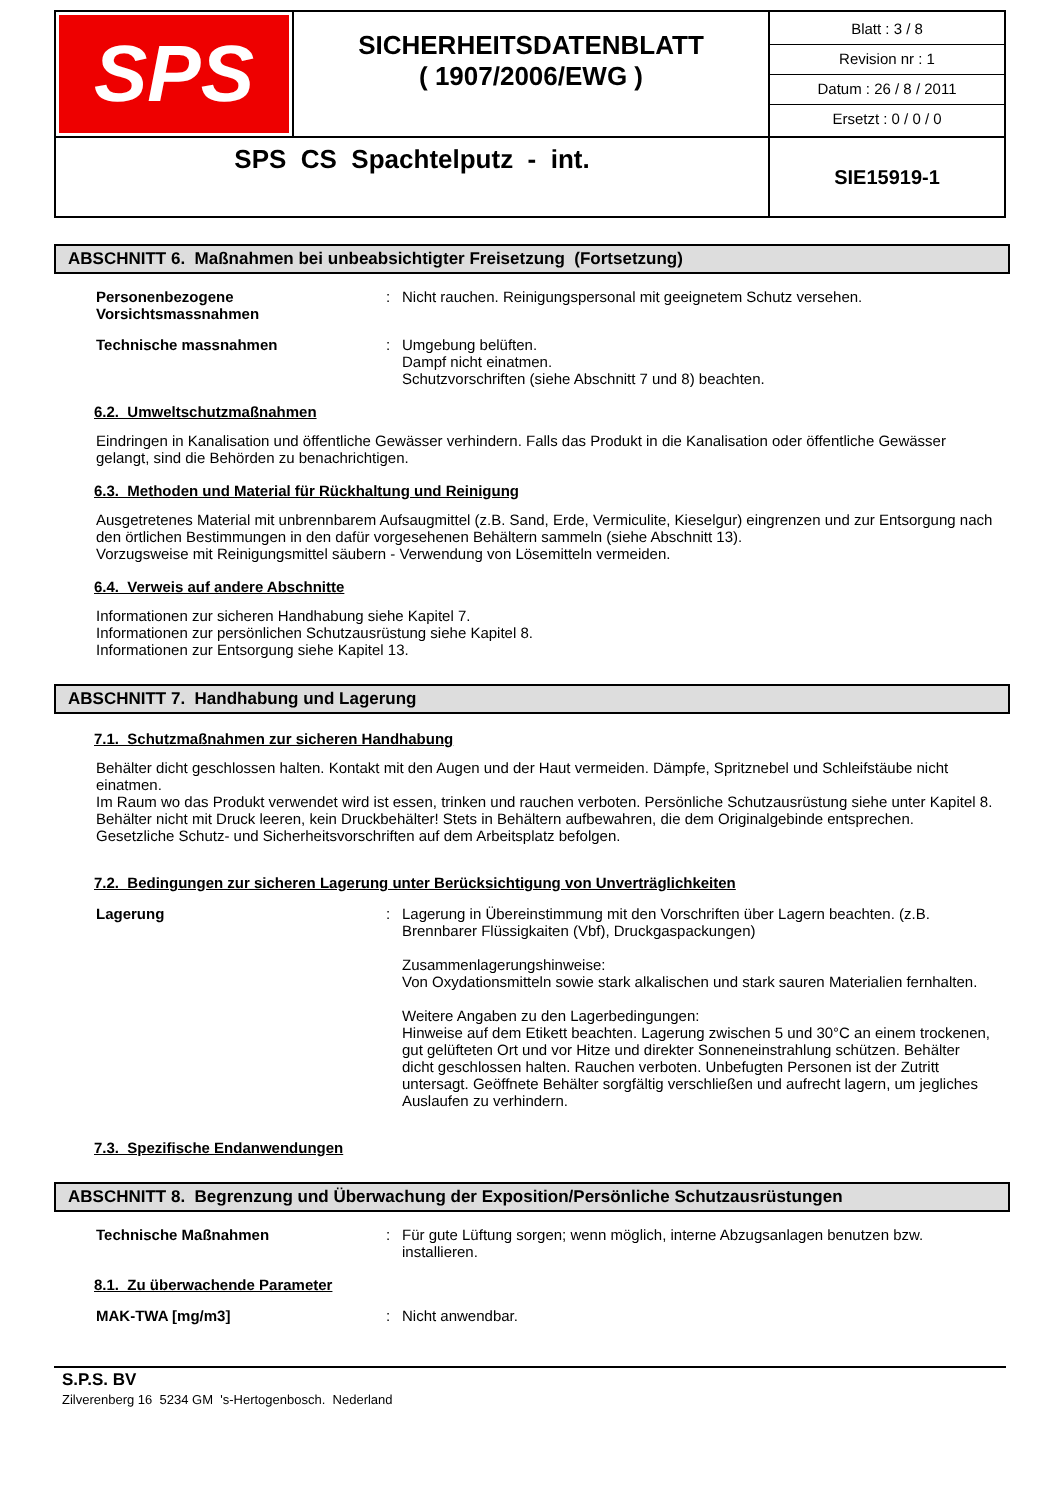| SPS | SICHERHEITSDATENBLATT ( 1907/2006/EWG ) | Blatt : 3 / 8 Revision nr : 1 Datum : 26 / 8 / 2011 Ersetzt : 0 / 0 / 0 |
| SPS CS Spachtelputz - int. | | SIE15919-1 |
ABSCHNITT 6. Maßnahmen bei unbeabsichtigter Freisetzung (Fortsetzung)
Personenbezogene Vorsichtsmassnahmen
: Nicht rauchen. Reinigungspersonal mit geeignetem Schutz versehen.
Technische massnahmen : Umgebung belüften.
Dampf nicht einatmen.
Schutzvorschriften (siehe Abschnitt 7 und 8) beachten.
6.2. Umweltschutzmaßnahmen
Eindringen in Kanalisation und öffentliche Gewässer verhindern. Falls das Produkt in die Kanalisation oder öffentliche Gewässer gelangt, sind die Behörden zu benachrichtigen.
6.3. Methoden und Material für Rückhaltung und Reinigung
Ausgetretenes Material mit unbrennbarem Aufsaugmittel (z.B. Sand, Erde, Vermiculite, Kieselgur) eingrenzen und zur Entsorgung nach den örtlichen Bestimmungen in den dafür vorgesehenen Behältern sammeln (siehe Abschnitt 13).
Vorzugsweise mit Reinigungsmittel säubern - Verwendung von Lösemitteln vermeiden.
6.4. Verweis auf andere Abschnitte
Informationen zur sicheren Handhabung siehe Kapitel 7.
Informationen zur persönlichen Schutzausrüstung siehe Kapitel 8.
Informationen zur Entsorgung siehe Kapitel 13.
ABSCHNITT 7. Handhabung und Lagerung
7.1. Schutzmaßnahmen zur sicheren Handhabung
Behälter dicht geschlossen halten. Kontakt mit den Augen und der Haut vermeiden. Dämpfe, Spritznebel und Schleifstäube nicht einatmen.
Im Raum wo das Produkt verwendet wird ist essen, trinken und rauchen verboten. Persönliche Schutzausrüstung siehe unter Kapitel 8. Behälter nicht mit Druck leeren, kein Druckbehälter! Stets in Behältern aufbewahren, die dem Originalgebinde entsprechen.
Gesetzliche Schutz- und Sicherheitsvorschriften auf dem Arbeitsplatz befolgen.
7.2. Bedingungen zur sicheren Lagerung unter Berücksichtigung von Unverträglichkeiten
Lagerung : Lagerung in Übereinstimmung mit den Vorschriften über Lagern beachten. (z.B. Brennbarer Flüssigkaiten (Vbf), Druckgaspackungen)
Zusammenlagerungshinweise:
Von Oxydationsmitteln sowie stark alkalischen und stark sauren Materialien fernhalten.
Weitere Angaben zu den Lagerbedingungen:
Hinweise auf dem Etikett beachten. Lagerung zwischen 5 und 30°C an einem trockenen, gut gelüfteten Ort und vor Hitze und direkter Sonneneinstrahlung schützen. Behälter dicht geschlossen halten. Rauchen verboten. Unbefugten Personen ist der Zutritt untersagt. Geöffnete Behälter sorgfältig verschließen und aufrecht lagern, um jegliches Auslaufen zu verhindern.
7.3. Spezifische Endanwendungen
ABSCHNITT 8. Begrenzung und Überwachung der Exposition/Persönliche Schutzausrüstungen
Technische Maßnahmen : Für gute Lüftung sorgen; wenn möglich, interne Abzugsanlagen benutzen bzw. installieren.
8.1. Zu überwachende Parameter
MAK-TWA [mg/m3] : Nicht anwendbar.
S.P.S. BV
Zilverenberg 16 5234 GM 's-Hertogenbosch. Nederland